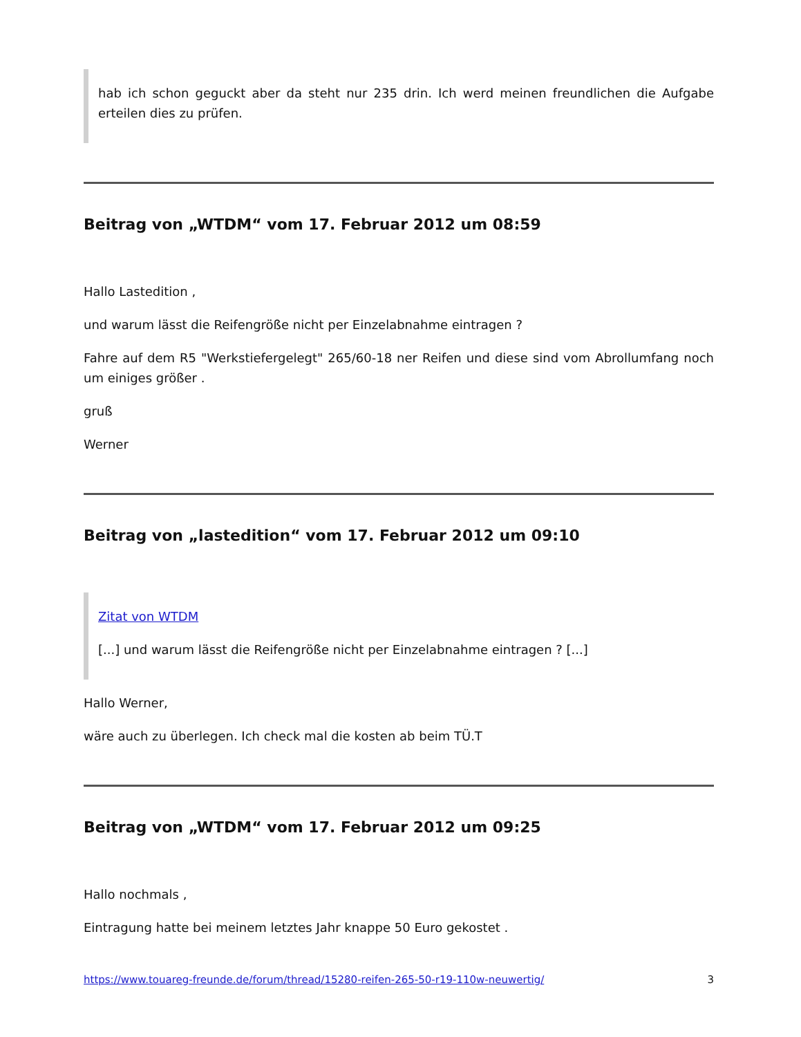hab ich schon geguckt aber da steht nur 235 drin. Ich werd meinen freundlichen die Aufgabe erteilen dies zu prüfen.
Beitrag von „WTDM“ vom 17. Februar 2012 um 08:59
Hallo Lastedition ,
und warum lässt die Reifengröße nicht per Einzelabnahme eintragen ?
Fahre auf dem R5 "Werkstiefergelegt" 265/60-18 ner Reifen und diese sind vom Abrollumfang noch um einiges größer .
gruß
Werner
Beitrag von „lastedition“ vom 17. Februar 2012 um 09:10
Zitat von WTDM
[...] und warum lässt die Reifengröße nicht per Einzelabnahme eintragen ? [...]
Hallo Werner,
wäre auch zu überlegen. Ich check mal die kosten ab beim TÜ.T
Beitrag von „WTDM“ vom 17. Februar 2012 um 09:25
Hallo nochmals ,
Eintragung hatte bei meinem letztes Jahr knappe 50 Euro gekostet .
https://www.touareg-freunde.de/forum/thread/15280-reifen-265-50-r19-110w-neuwertig/ 3